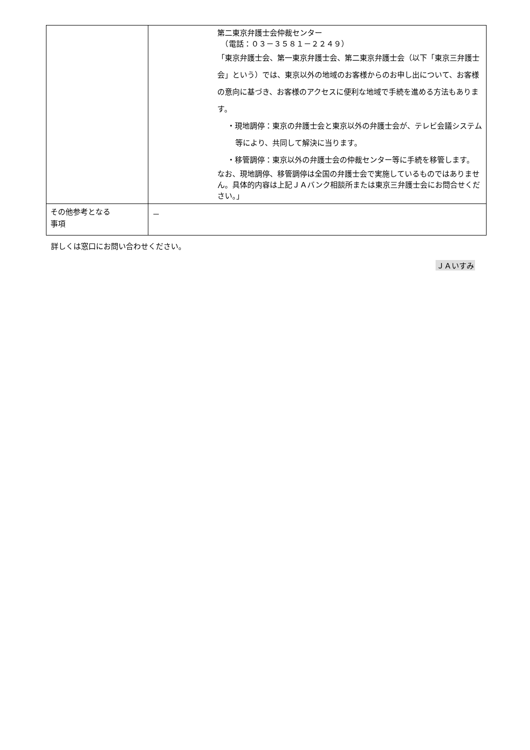| | 第二東京弁護士会仲裁センター （電話：０３－３５８１－２２４９） 「東京弁護士会、第一東京弁護士会、第二東京弁護士会（以下「東京三弁護士会」という）では、東京以外の地域のお客様からのお申し出について、お客様の意向に基づき、お客様のアクセスに便利な地域で手続を進める方法もあります。 ・現地調停：東京の弁護士会と東京以外の弁護士会が、テレビ会議システム等により、共同して解決に当ります。 ・移管調停：東京以外の弁護士会の仲裁センター等に手続を移管します。 なお、現地調停、移管調停は全国の弁護士会で実施しているものではありません。具体的内容は上記ＪＡバンク相談所または東京三弁護士会にお問合せください。」 |
| その他参考となる 事項 | － |
詳しくは窓口にお問い合わせください。
ＪＡいすみ